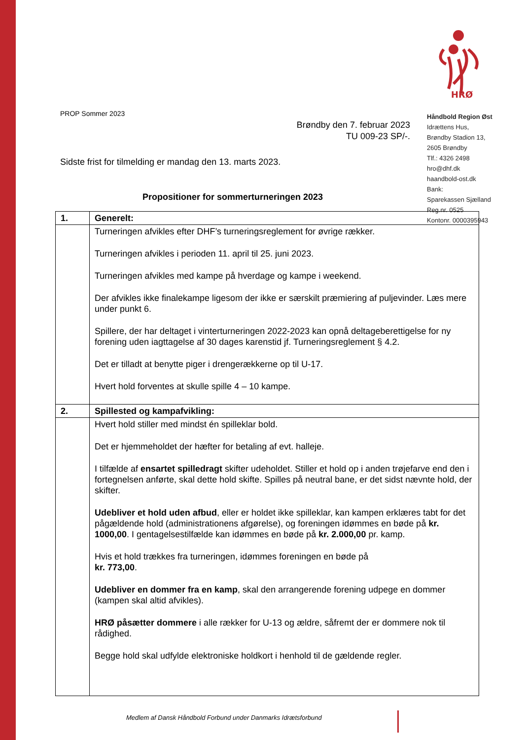HRØ
Håndbold Region Øst
Idrættens Hus,
Brøndby Stadion 13,
2605 Brøndby
Tlf.: 4326 2498
hro@dhf.dk
haandbold-ost.dk
Bank:
Sparekassen Sjælland
Reg.nr. 0525
Kontonr. 0000395943
PROP Sommer 2023
Brøndby den 7. februar 2023
TU 009-23 SP/-.
Sidste frist for tilmelding er mandag den 13. marts 2023.
Propositioner for sommerturneringen 2023
| 1. | Generelt: |
| | Turneringen afvikles efter DHF’s turneringsreglement for øvrige rækker. Turneringen afvikles i perioden 11. april til 25. juni 2023. Turneringen afvikles med kampe på hverdage og kampe i weekend. Der afvikles ikke finalekampe ligesom der ikke er særskilt præmiering af puljevinder. Læs mere under punkt 6. Spillere, der har deltaget i vinterturneringen 2022-2023 kan opnå deltageberettigelse for ny forening uden iagttagelse af 30 dages karenstid jf. Turneringsreglement § 4.2. Det er tilladt at benytte piger i drengerækkerne op til U-17. Hvert hold forventes at skulle spille 4 – 10 kampe. |
| 2. | Spillested og kampafvikling: |
| | Hvert hold stiller med mindst én spilleklar bold. Det er hjemmeholdet der hæfter for betaling af evt. halleje. I tilfælde af ensartet spilledragt skifter udeholdet. Stiller et hold op i anden trøjefarve end den i fortegnelsen anførte, skal dette hold skifte. Spilles på neutral bane, er det sidst nævnte hold, der skifter. Udebliver et hold uden afbud , eller er holdet ikke spilleklar, kan kampen erklæres tabt for det pågældende hold (administrationens afgørelse), og foreningen idømmes en bøde på kr. 1000,00 . I gentagelsestilfælde kan idømmes en bøde på kr. 2.000,00 pr. kamp. Hvis et hold trækkes fra turneringen, idømmes foreningen en bøde på kr. 773,00 . Udebliver en dommer fra en kamp , skal den arrangerende forening udpege en dommer (kampen skal altid afvikles). HRØ påsætter dommere i alle rækker for U-13 og ældre, såfremt der er dommere nok til rådighed. Begge hold skal udfylde elektroniske holdkort i henhold til de gældende regler. |
Medlem af Dansk Håndbold Forbund under Danmarks Idrætsforbund